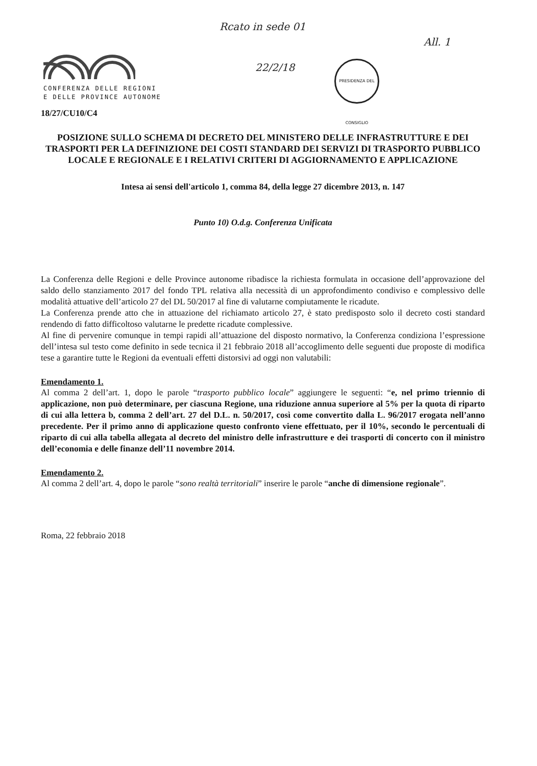CONFERENZA DELLE REGIONI
E DELLE PROVINCE AUTONOME
Rcato in sede 01
22/2/18
All. 1
PRESIDENZA DEL CONSIGLIO
18/27/CU10/C4
POSIZIONE SULLO SCHEMA DI DECRETO DEL MINISTERO DELLE INFRASTRUTTURE E DEI TRASPORTI PER LA DEFINIZIONE DEI COSTI STANDARD DEI SERVIZI DI TRASPORTO PUBBLICO LOCALE E REGIONALE E I RELATIVI CRITERI DI AGGIORNAMENTO E APPLICAZIONE
Intesa ai sensi dell'articolo 1, comma 84, della legge 27 dicembre 2013, n. 147
Punto 10) O.d.g. Conferenza Unificata
La Conferenza delle Regioni e delle Province autonome ribadisce la richiesta formulata in occasione dell’approvazione del saldo dello stanziamento 2017 del fondo TPL relativa alla necessità di un approfondimento condiviso e complessivo delle modalità attuative dell’articolo 27 del DL 50/2017 al fine di valutarne compiutamente le ricadute.
La Conferenza prende atto che in attuazione del richiamato articolo 27, è stato predisposto solo il decreto costi standard rendendo di fatto difficoltoso valutarne le predette ricadute complessive.
Al fine di pervenire comunque in tempi rapidi all’attuazione del disposto normativo, la Conferenza condiziona l’espressione dell’intesa sul testo come definito in sede tecnica il 21 febbraio 2018 all’accoglimento delle seguenti due proposte di modifica tese a garantire tutte le Regioni da eventuali effetti distorsivi ad oggi non valutabili:
Emendamento 1.
Al comma 2 dell’art. 1, dopo le parole “trasporto pubblico locale” aggiungere le seguenti: “e, nel primo triennio di applicazione, non può determinare, per ciascuna Regione, una riduzione annua superiore al 5% per la quota di riparto di cui alla lettera b, comma 2 dell’art. 27 del D.L. n. 50/2017, così come convertito dalla L. 96/2017 erogata nell’anno precedente. Per il primo anno di applicazione questo confronto viene effettuato, per il 10%, secondo le percentuali di riparto di cui alla tabella allegata al decreto del ministro delle infrastrutture e dei trasporti di concerto con il ministro dell’economia e delle finanze dell’11 novembre 2014.
Emendamento 2.
Al comma 2 dell’art. 4, dopo le parole “sono realtà territoriali” inserire le parole “anche di dimensione regionale”.
Roma, 22 febbraio 2018